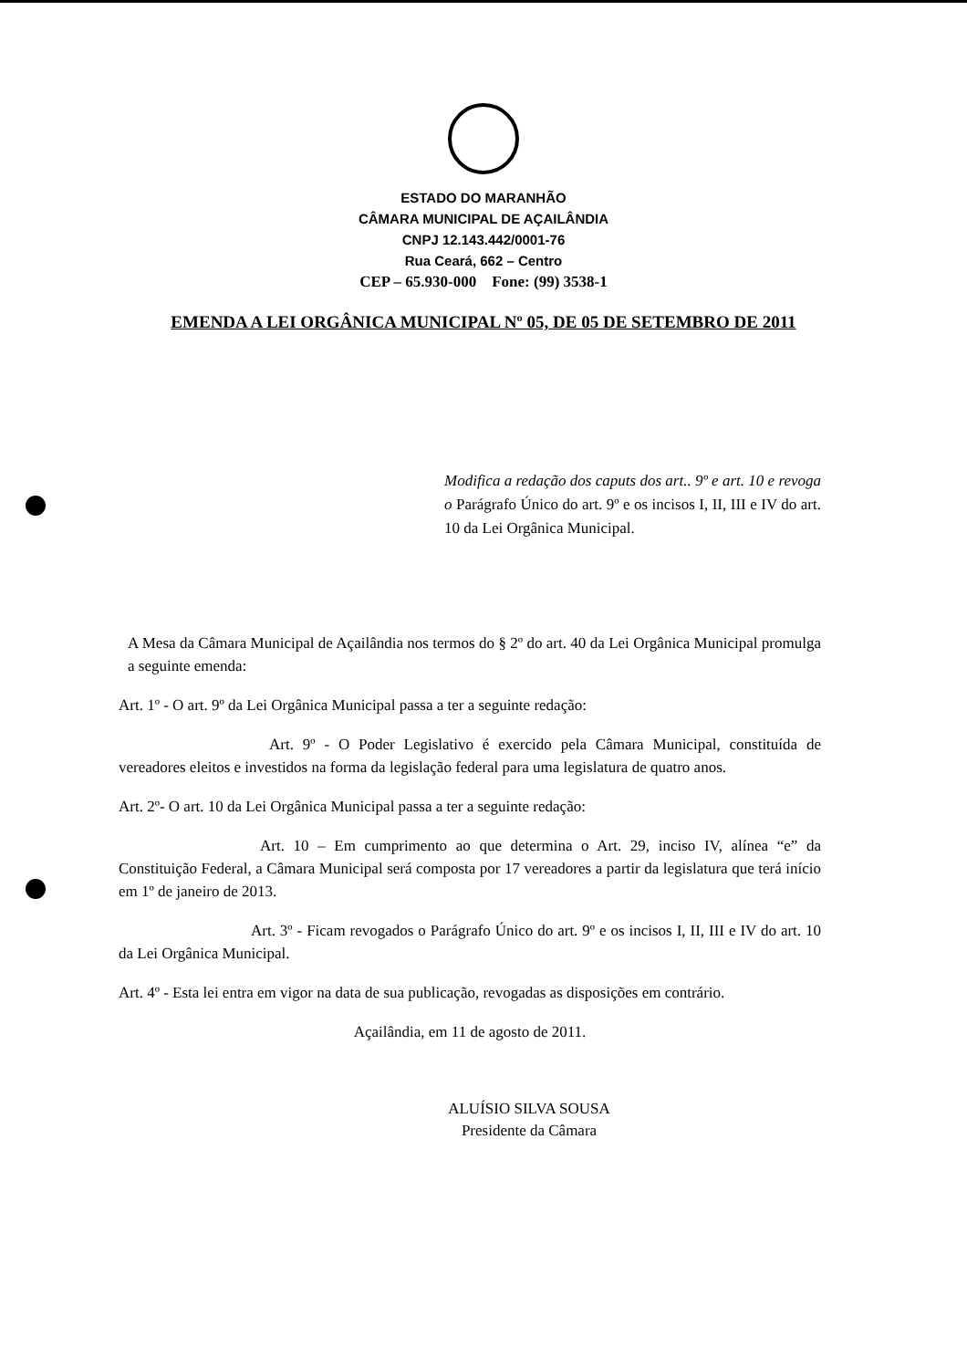ESTADO DO MARANHÃO
CÂMARA MUNICIPAL DE AÇAILÂNDIA
CNPJ 12.143.442/0001-76
Rua Ceará, 662 – Centro
CEP – 65.930-000 Fone: (99) 3538-1
EMENDA A LEI ORGÂNICA MUNICIPAL Nº 05, DE 05 DE SETEMBRO DE 2011
Modifica a redação dos caputs dos art.. 9º e art. 10 e revoga o Parágrafo Único do art. 9º e os incisos I, II, III e IV do art. 10 da Lei Orgânica Municipal.
A Mesa da Câmara Municipal de Açailândia nos termos do § 2º do art. 40 da Lei Orgânica Municipal promulga a seguinte emenda:
Art. 1º - O art. 9º da Lei Orgânica Municipal passa a ter a seguinte redação:
Art. 9º - O Poder Legislativo é exercido pela Câmara Municipal, constituída de vereadores eleitos e investidos na forma da legislação federal para uma legislatura de quatro anos.
Art. 2º- O art. 10 da Lei Orgânica Municipal passa a ter a seguinte redação:
Art. 10 – Em cumprimento ao que determina o Art. 29, inciso IV, alínea “e” da Constituição Federal, a Câmara Municipal será composta por 17 vereadores a partir da legislatura que terá início em 1º de janeiro de 2013.
Art. 3º - Ficam revogados o Parágrafo Único do art. 9º e os incisos I, II, III e IV do art. 10 da Lei Orgânica Municipal.
Art. 4º - Esta lei entra em vigor na data de sua publicação, revogadas as disposições em contrário.
Açailândia, em 11 de agosto de 2011.
ALUÍSIO SILVA SOUSA
Presidente da Câmara